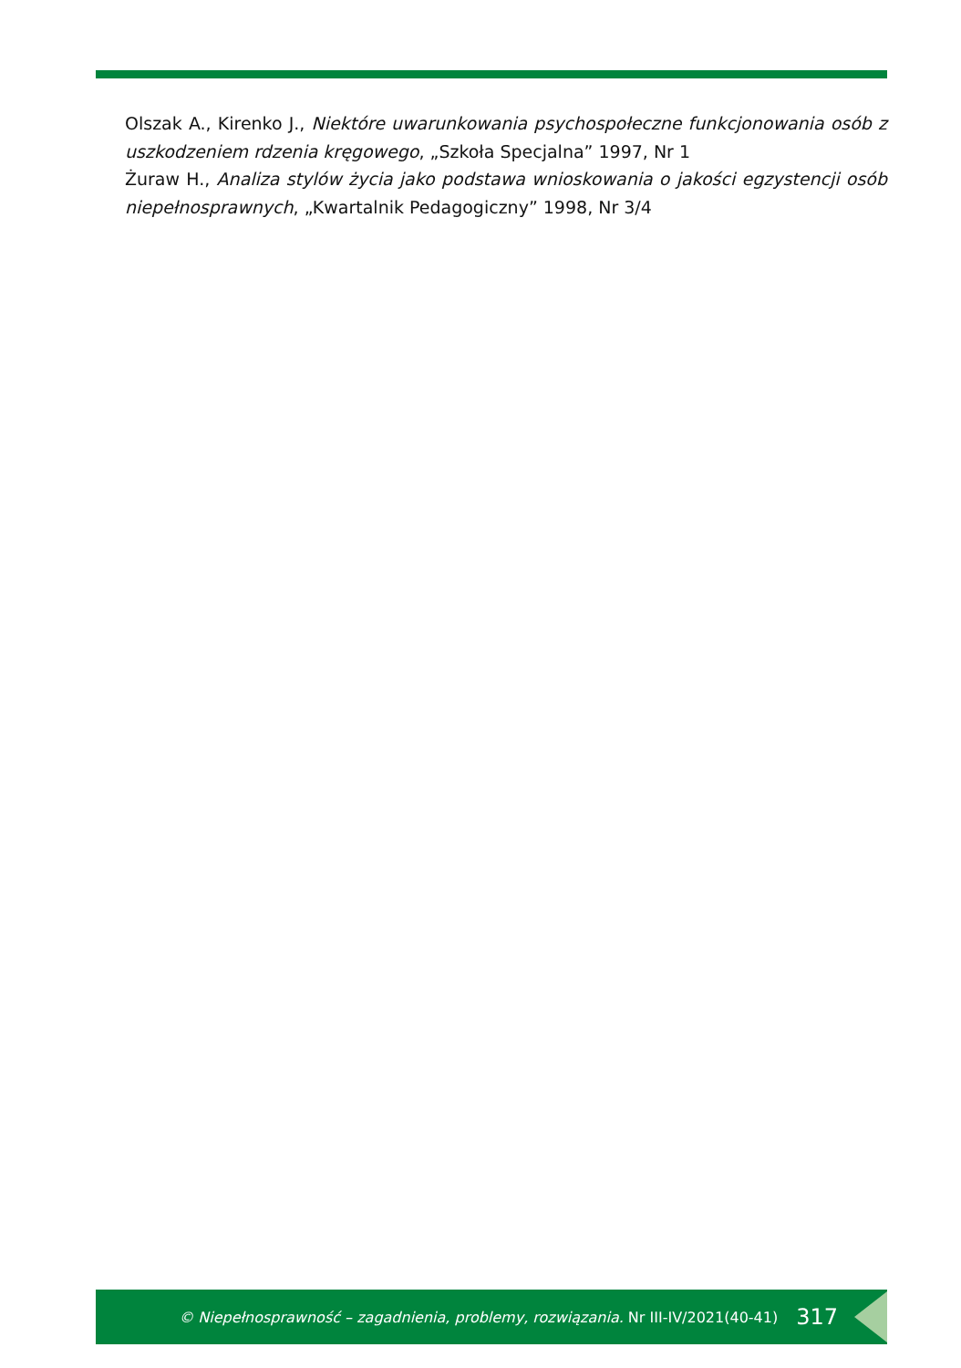Olszak A., Kirenko J., Niektóre uwarunkowania psychospołeczne funkcjonowania osób z uszkodzeniem rdzenia kręgowego, „Szkoła Specjalna” 1997, Nr 1
Żuraw H., Analiza stylów życia jako podstawa wnioskowania o jakości egzystencji osób niepełnosprawnych, „Kwartalnik Pedagogiczny” 1998, Nr 3/4
© Niepełnosprawność – zagadnienia, problemy, rozwiązania. Nr III-IV/2021(40-41) 317